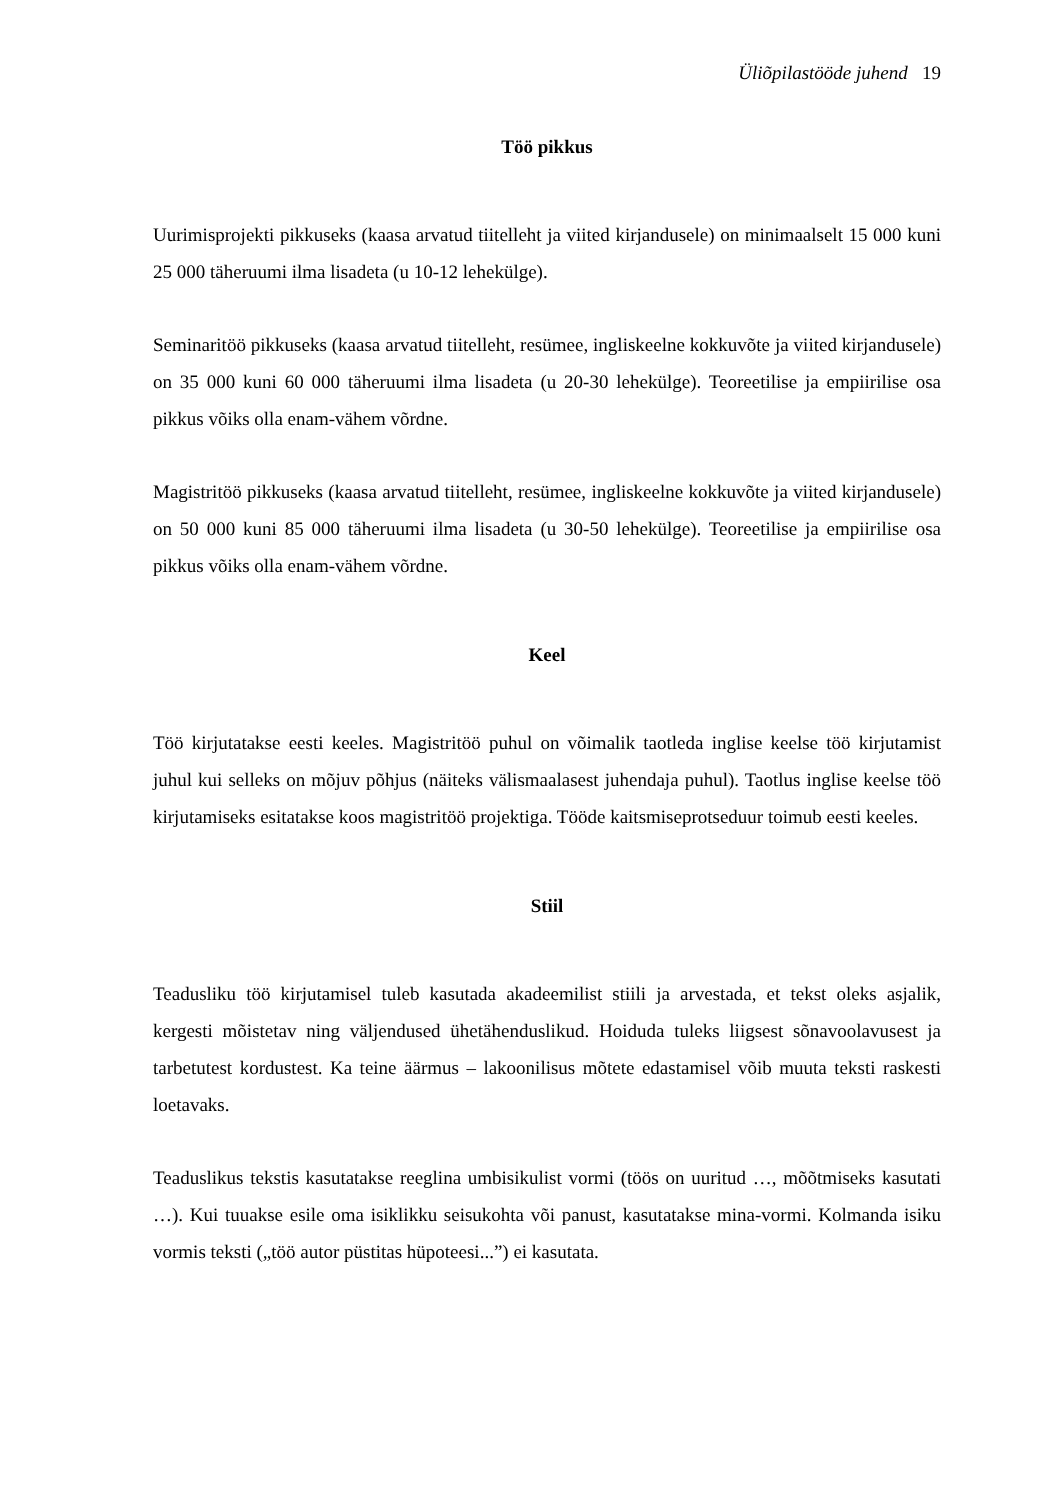Üliõpilastööde juhend 19
Töö pikkus
Uurimisprojekti pikkuseks (kaasa arvatud tiitelleht ja viited kirjandusele) on minimaalselt 15 000 kuni 25 000 täheruumi ilma lisadeta (u 10-12 lehekülge).
Seminaritöö pikkuseks (kaasa arvatud tiitelleht, resümee, ingliskeelne kokkuvõte ja viited kirjandusele) on 35 000 kuni 60 000 täheruumi ilma lisadeta (u 20-30 lehekülge). Teoreetilise ja empiirilise osa pikkus võiks olla enam-vähem võrdne.
Magistritöö pikkuseks (kaasa arvatud tiitelleht, resümee, ingliskeelne kokkuvõte ja viited kirjandusele) on 50 000 kuni 85 000 täheruumi ilma lisadeta (u 30-50 lehekülge). Teoreetilise ja empiirilise osa pikkus võiks olla enam-vähem võrdne.
Keel
Töö kirjutatakse eesti keeles. Magistritöö puhul on võimalik taotleda inglise keelse töö kirjutamist juhul kui selleks on mõjuv põhjus (näiteks välismaalasest juhendaja puhul). Taotlus inglise keelse töö kirjutamiseks esitatakse koos magistritöö projektiga. Tööde kaitsmiseprotseduur toimub eesti keeles.
Stiil
Teadusliku töö kirjutamisel tuleb kasutada akadeemilist stiili ja arvestada, et tekst oleks asjalik, kergesti mõistetav ning väljendused ühetähenduslikud. Hoiduda tuleks liigsest sõnavoolavusest ja tarbetutest kordustest. Ka teine äärmus – lakoonilisus mõtete edastamisel võib muuta teksti raskesti loetavaks.
Teaduslikus tekstis kasutatakse reeglina umbisikulist vormi (töös on uuritud …, mõõtmiseks kasutati …). Kui tuuakse esile oma isiklikku seisukohta või panust, kasutatakse mina-vormi. Kolmanda isiku vormis teksti („töö autor püstitas hüpoteesi...”) ei kasutata.